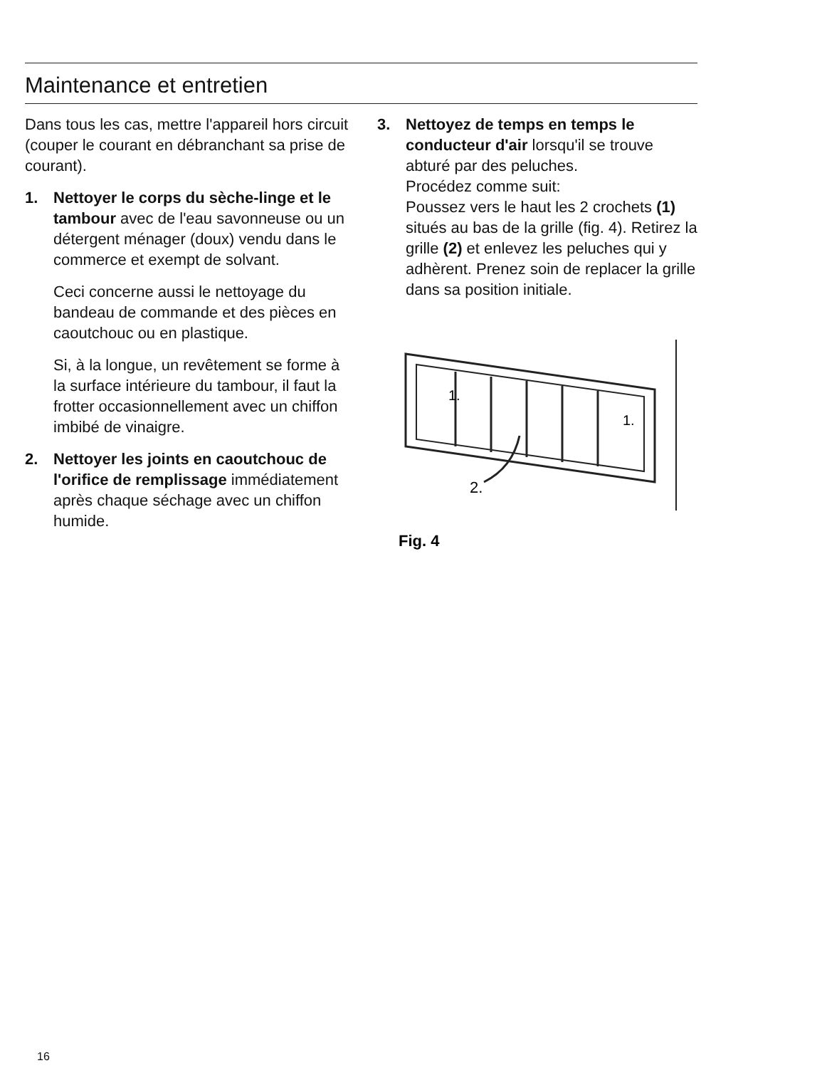Maintenance et entretien
Dans tous les cas, mettre l'appareil hors circuit (couper le courant en débranchant sa prise de courant).
1. Nettoyer le corps du sèche-linge et le tambour avec de l'eau savonneuse ou un détergent ménager (doux) vendu dans le commerce et exempt de solvant.
Ceci concerne aussi le nettoyage du bandeau de commande et des pièces en caoutchouc ou en plastique.
Si, à la longue, un revêtement se forme à la surface intérieure du tambour, il faut la frotter occasionnellement avec un chiffon imbibé de vinaigre.
2. Nettoyer les joints en caoutchouc de l'orifice de remplissage immédiatement après chaque séchage avec un chiffon humide.
3. Nettoyez de temps en temps le conducteur d'air lorsqu'il se trouve abturé par des peluches.
Procédez comme suit:
Poussez vers le haut les 2 crochets (1) situés au bas de la grille (fig. 4). Retirez la grille (2) et enlevez les peluches qui y adhèrent. Prenez soin de replacer la grille dans sa position initiale.
1.
1.
2.
Fig. 4
16